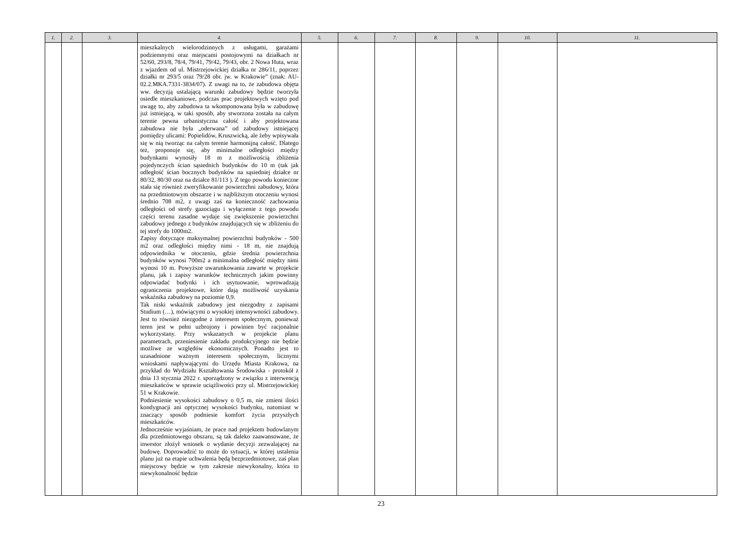| 1. | 2. | 3. | 4. | 5. | 6. | 7. | 8. | 9. | 10. | 11. |
| --- | --- | --- | --- | --- | --- | --- | --- | --- | --- | --- |
| | | | mieszkalnych wielorodzinnych z usługami, garażami podziemnymi oraz miejscami postojowymi na działkach nr 52/60, 293/8, 78/4, 79/41, 79/42, 79/43, obr. 2 Nowa Huta, wraz z wjazdem od ul. Mistrzejowickiej działka nr 286/11, poprzez działki nr 293/5 oraz 79/28 obr. jw. w Krakowie” (znak: AU-02.2.MKA.7331-3834/07). Z uwagi na to, że zabudowa objęta ww. decyzją ustalającą warunki zabudowy będzie tworzyła osiedle mieszkaniowe, podczas prac projektowych wzięto pod uwagę to, aby zabudowa ta wkomponowana była w zabudowę już istniejącą, w taki sposób, aby stworzona została na całym terenie pewna urbanistyczna całość i aby projektowana zabudowa nie była „oderwana” od zabudowy istniejącej pomiędzy ulicami: Popielidów, Kruszwicką, ale żeby wpisywała się w nią tworząc na całym terenie harmonijną całość. Dlatego też, proponuje się, aby minimalne odległości między budynkami wynosiły 18 m z możliwością zbliżenia pojedynczych ścian sąsiednich budynków do 10 m (tak jak odległość ścian bocznych budynków na sąsiedniej działce nr 80/32, 80/30 oraz na działce 81/113 ). Z tego powodu konieczne stała się również zweryfikowanie powierzchni zabudowy, która na przedmiotowym obszarze i w najbliższym otoczeniu wynosi średnio 708 m2, z uwagi zaś na konieczność zachowania odległości od strefy gazociągu i wyłączenie z tego powodu części terenu zasadne wydaje się zwiększenie powierzchni zabudowy jednego z budynków znajdujących się w zbliżeniu do tej strefy do 1000m2. Zapisy dotyczące maksymalnej powierzchni budynków - 500 m2 oraz odległości między nimi - 18 m, nie znajdują odpowiednika w otoczeniu, gdzie średnia powierzchnia budynków wynosi 700m2 a minimalna odległość między nimi wynosi 10 m. Powyższe uwarunkowania zawarte w projekcie planu, jak i zapisy warunków technicznych jakim powinny odpowiadać budynki i ich usytuowanie, wprowadzają ograniczenia projektowe, które dają możliwość uzyskania wskaźnika zabudowy na poziomie 0,9. Tak niski wskaźnik zabudowy jest niezgodny z zapisami Studium (…), mówiącymi o wysokiej intensywności zabudowy. Jest to również niezgodne z interesem społecznym, ponieważ teren jest w pełni uzbrojony i powinien być racjonalnie wykorzystany. Przy wskazanych w projekcie planu parametrach, przeniesienie zakładu produkcyjnego nie będzie możliwe ze względów ekonomicznych. Ponadto jest to uzasadnione ważnym interesem społecznym, licznymi wnioskami napływającymi do Urzędu Miasta Krakowa, na przykład do Wydziału Kształtowania Środowiska - protokół z dnia 13 stycznia 2022 r. sporządzony w związku z interwencją mieszkańców w sprawie uciążliwości przy ul. Mistrzejowickiej 51 w Krakowie. Podniesienie wysokości zabudowy o 0,5 m, nie zmieni ilości kondygnacji ani optycznej wysokości budynku, natomiast w znaczący sposób podniesie komfort życia przyszłych mieszkańców. Jednocześnie wyjaśniam, że prace nad projektem budowlanym dla przedmiotowego obszaru, są tak daleko zaawansowane, że inwestor złożył wniosek o wydanie decyzji zezwalającej na budowę. Doprowadzić to może do sytuacji, w której ustalenia planu już na etapie uchwalenia będą bezprzedmiotowe, zaś plan miejscowy będzie w tym zakresie niewykonalny, która to niewykonalność będzie | | | | | | | |
23